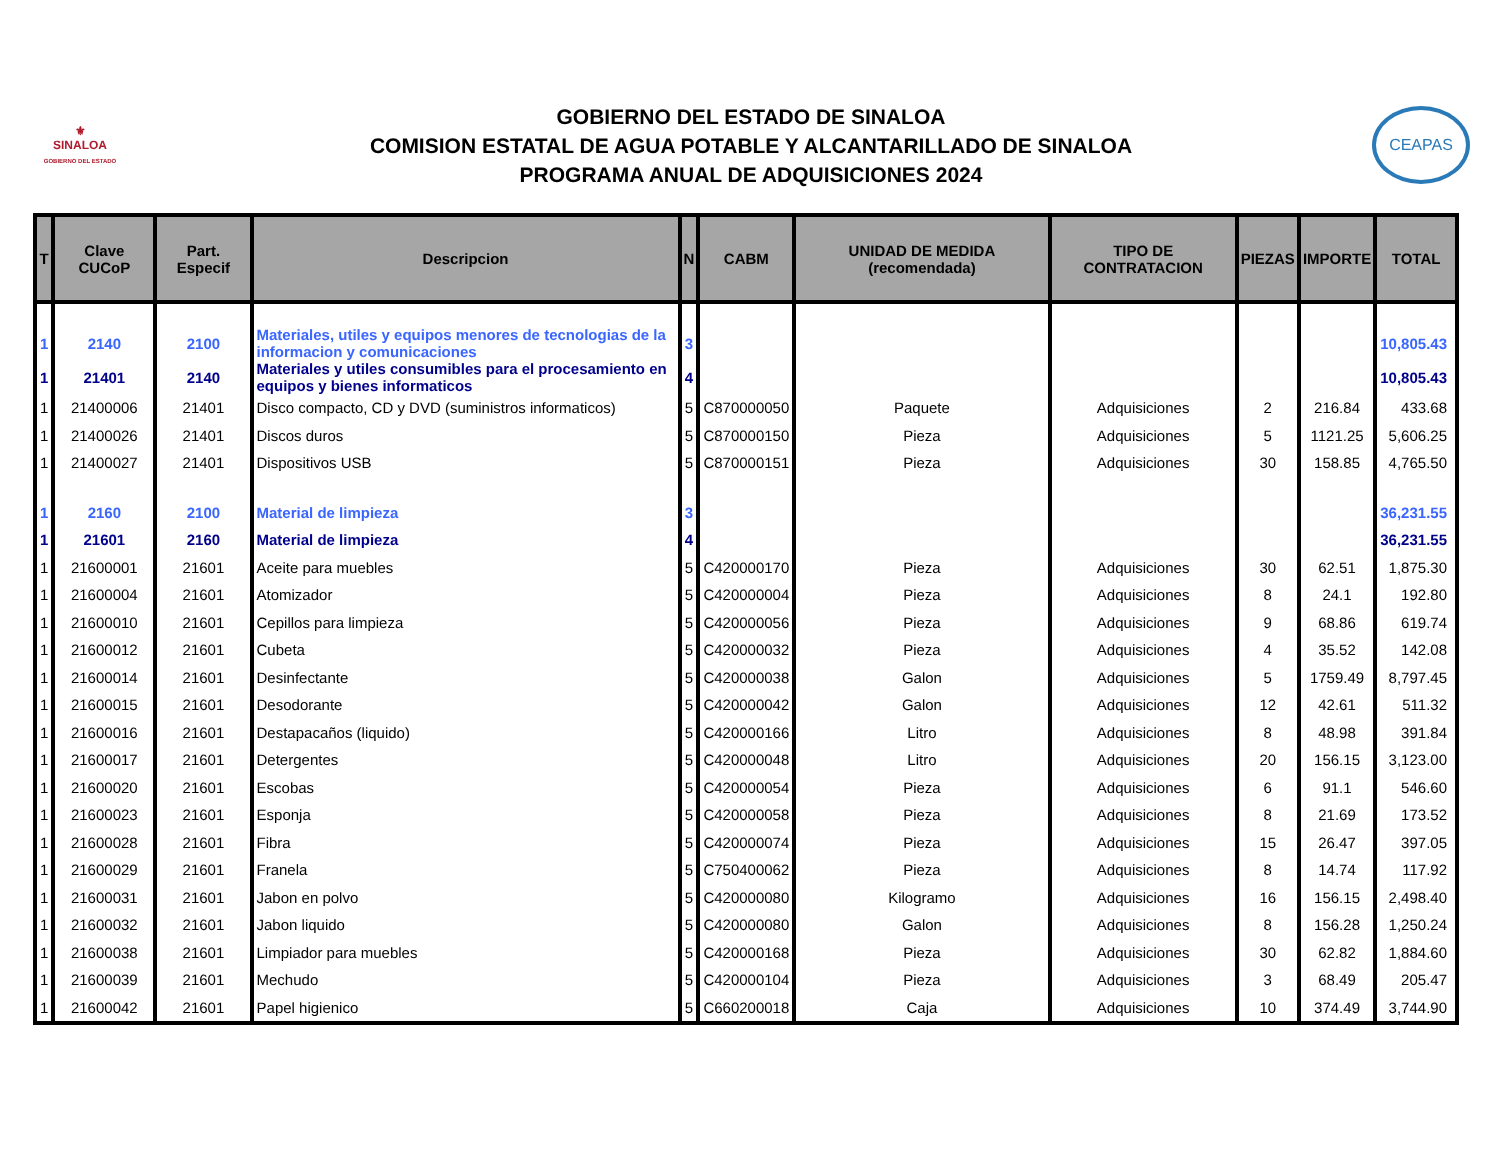⚜
SINALOA
GOBIERNO DEL ESTADO
GOBIERNO DEL ESTADO DE SINALOA
COMISION ESTATAL DE AGUA POTABLE Y ALCANTARILLADO DE SINALOA
PROGRAMA ANUAL DE ADQUISICIONES 2024
CEAPAS
| T | Clave CUCoP | Part. Especif | Descripcion | N | CABM | UNIDAD DE MEDIDA (recomendada) | TIPO DE CONTRATACION | PIEZAS | IMPORTE | TOTAL |
| --- | --- | --- | --- | --- | --- | --- | --- | --- | --- | --- |
| 1 | 2140 | 2100 | Materiales, utiles y equipos menores de tecnologias de la informacion y comunicaciones | 3 | | | | | | 10,805.43 |
| 1 | 21401 | 2140 | Materiales y utiles consumibles para el procesamiento en equipos y bienes informaticos | 4 | | | | | | 10,805.43 |
| 1 | 21400006 | 21401 | Disco compacto, CD y DVD (suministros informaticos) | 5 | C870000050 | Paquete | Adquisiciones | 2 | 216.84 | 433.68 |
| 1 | 21400026 | 21401 | Discos duros | 5 | C870000150 | Pieza | Adquisiciones | 5 | 1121.25 | 5,606.25 |
| 1 | 21400027 | 21401 | Dispositivos USB | 5 | C870000151 | Pieza | Adquisiciones | 30 | 158.85 | 4,765.50 |
| 1 | 2160 | 2100 | Material de limpieza | 3 | | | | | | 36,231.55 |
| 1 | 21601 | 2160 | Material de limpieza | 4 | | | | | | 36,231.55 |
| 1 | 21600001 | 21601 | Aceite para muebles | 5 | C420000170 | Pieza | Adquisiciones | 30 | 62.51 | 1,875.30 |
| 1 | 21600004 | 21601 | Atomizador | 5 | C420000004 | Pieza | Adquisiciones | 8 | 24.1 | 192.80 |
| 1 | 21600010 | 21601 | Cepillos para limpieza | 5 | C420000056 | Pieza | Adquisiciones | 9 | 68.86 | 619.74 |
| 1 | 21600012 | 21601 | Cubeta | 5 | C420000032 | Pieza | Adquisiciones | 4 | 35.52 | 142.08 |
| 1 | 21600014 | 21601 | Desinfectante | 5 | C420000038 | Galon | Adquisiciones | 5 | 1759.49 | 8,797.45 |
| 1 | 21600015 | 21601 | Desodorante | 5 | C420000042 | Galon | Adquisiciones | 12 | 42.61 | 511.32 |
| 1 | 21600016 | 21601 | Destapacaños (liquido) | 5 | C420000166 | Litro | Adquisiciones | 8 | 48.98 | 391.84 |
| 1 | 21600017 | 21601 | Detergentes | 5 | C420000048 | Litro | Adquisiciones | 20 | 156.15 | 3,123.00 |
| 1 | 21600020 | 21601 | Escobas | 5 | C420000054 | Pieza | Adquisiciones | 6 | 91.1 | 546.60 |
| 1 | 21600023 | 21601 | Esponja | 5 | C420000058 | Pieza | Adquisiciones | 8 | 21.69 | 173.52 |
| 1 | 21600028 | 21601 | Fibra | 5 | C420000074 | Pieza | Adquisiciones | 15 | 26.47 | 397.05 |
| 1 | 21600029 | 21601 | Franela | 5 | C750400062 | Pieza | Adquisiciones | 8 | 14.74 | 117.92 |
| 1 | 21600031 | 21601 | Jabon en polvo | 5 | C420000080 | Kilogramo | Adquisiciones | 16 | 156.15 | 2,498.40 |
| 1 | 21600032 | 21601 | Jabon liquido | 5 | C420000080 | Galon | Adquisiciones | 8 | 156.28 | 1,250.24 |
| 1 | 21600038 | 21601 | Limpiador para muebles | 5 | C420000168 | Pieza | Adquisiciones | 30 | 62.82 | 1,884.60 |
| 1 | 21600039 | 21601 | Mechudo | 5 | C420000104 | Pieza | Adquisiciones | 3 | 68.49 | 205.47 |
| 1 | 21600042 | 21601 | Papel higienico | 5 | C660200018 | Caja | Adquisiciones | 10 | 374.49 | 3,744.90 |